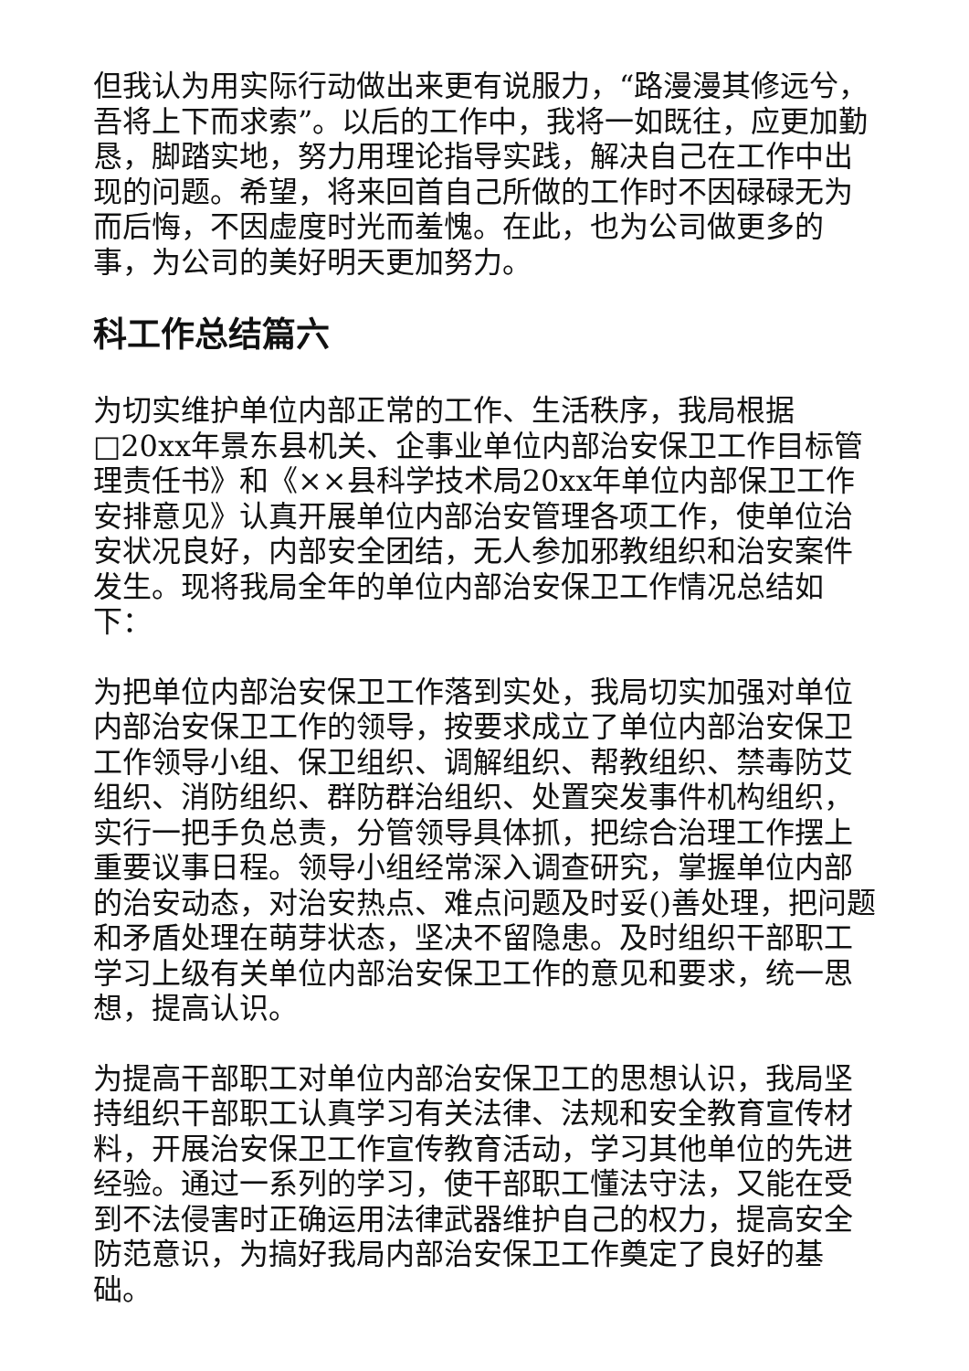但我认为用实际行动做出来更有说服力，“路漫漫其修远兮，吾将上下而求索”。以后的工作中，我将一如既往，应更加勤恳，脚踏实地，努力用理论指导实践，解决自己在工作中出现的问题。希望，将来回首自己所做的工作时不因碌碌无为而后悔，不因虚度时光而羞愧。在此，也为公司做更多的事，为公司的美好明天更加努力。
科工作总结篇六
为切实维护单位内部正常的工作、生活秩序，我局根据□20xx年景东县机关、企事业单位内部治安保卫工作目标管理责任书》和《××县科学技术局20xx年单位内部保卫工作安排意见》认真开展单位内部治安管理各项工作，使单位治安状况良好，内部安全团结，无人参加邪教组织和治安案件发生。现将我局全年的单位内部治安保卫工作情况总结如下：
为把单位内部治安保卫工作落到实处，我局切实加强对单位内部治安保卫工作的领导，按要求成立了单位内部治安保卫工作领导小组、保卫组织、调解组织、帮教组织、禁毒防艾组织、消防组织、群防群治组织、处置突发事件机构组织，实行一把手负总责，分管领导具体抓，把综合治理工作摆上重要议事日程。领导小组经常深入调查研究，掌握单位内部的治安动态，对治安热点、难点问题及时妥()善处理，把问题和矛盾处理在萌芽状态，坚决不留隐患。及时组织干部职工学习上级有关单位内部治安保卫工作的意见和要求，统一思想，提高认识。
为提高干部职工对单位内部治安保卫工的思想认识，我局坚持组织干部职工认真学习有关法律、法规和安全教育宣传材料，开展治安保卫工作宣传教育活动，学习其他单位的先进经验。通过一系列的学习，使干部职工懂法守法，又能在受到不法侵害时正确运用法律武器维护自己的权力，提高安全防范意识，为搞好我局内部治安保卫工作奠定了良好的基础。